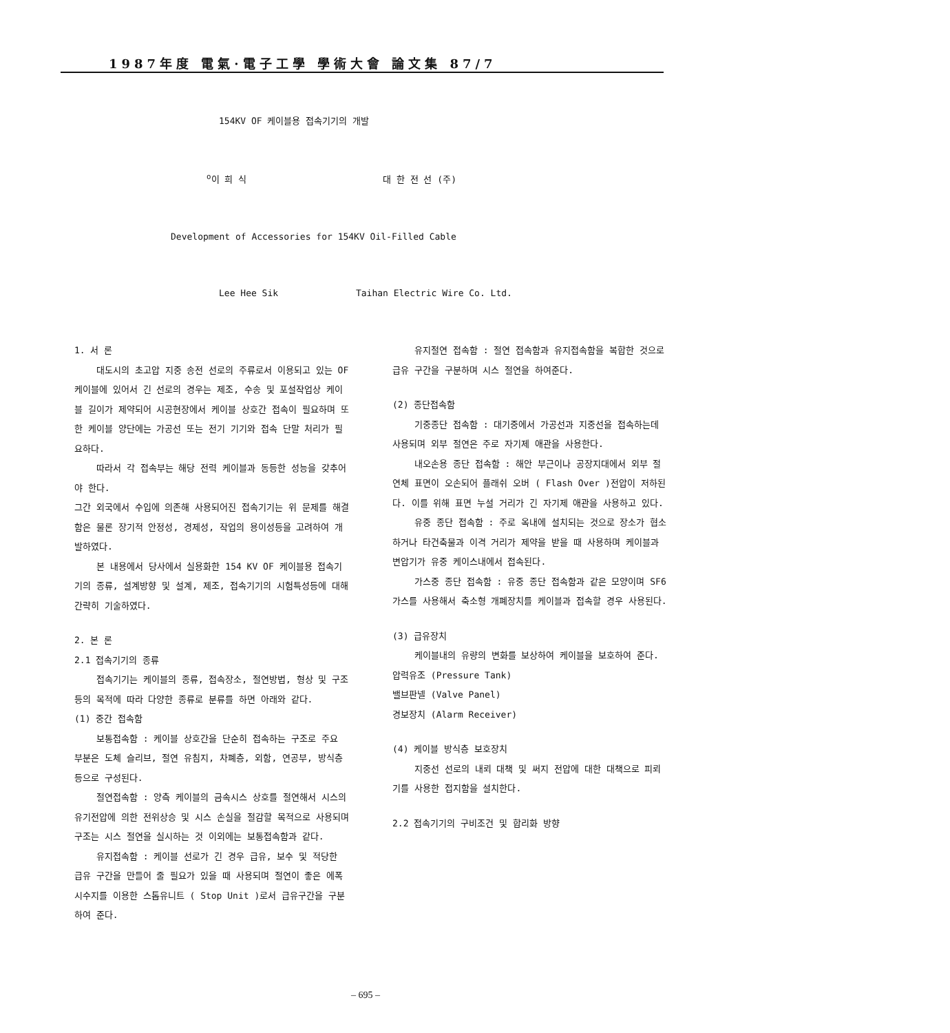1987年度 電氣·電子工學 學術大會 論文集 87/7
154KV OF 케이블용 접속기기의 개발
<sup>o</sup> 이 희 식 대 한 전 선 (주)
Development of Accessories for 154KV Oil-Filled Cable
Lee Hee Sik Taihan Electric Wire Co. Ltd.
1. 서 론
대도시의 초고압 지중 송전 선로의 주류로서 이용되고 있는 OF 케이블에 있어서 긴 선로의 경우는 제조, 수송 및 포설작업상 케이블 길이가 제약되어 시공현장에서 케이블 상호간 접속이 필요하며 또한 케이블 양단에는 가공선 또는 전기 기기와 접속 단말 처리가 필요하다.
따라서 각 접속부는 해당 전력 케이블과 동등한 성능을 갖추어야 한다.
그간 외국에서 수입에 의존해 사용되어진 접속기기는 위 문제를 해결함은 물론 장기적 안정성, 경제성, 작업의 용이성등을 고려하여 개발하였다.
본 내용에서 당사에서 실용화한 154 KV OF 케이블용 접속기기의 종류, 설계방향 및 설계, 제조, 접속기기의 시험특성등에 대해 간략히 기술하였다.
2. 본 론
2.1 접속기기의 종류
접속기기는 케이블의 종류, 접속장소, 절연방법, 형상 및 구조등의 목적에 따라 다양한 종류로 분류를 하면 아래와 같다.
(1) 중간 접속함
보통접속함 : 케이블 상호간을 단순히 접속하는 구조로 주요 부분은 도체 슬리브, 절연 유침지, 차폐층, 외함, 연공부, 방식층등으로 구성된다.
절연접속함 : 양측 케이블의 금속시스 상호를 절연해서 시스의 유기전압에 의한 전위상승 및 시스 손실을 절감할 목적으로 사용되며 구조는 시스 절연을 실시하는 것 이외에는 보통접속함과 같다.
유지접속함 : 케이블 선로가 긴 경우 급유, 보수 및 적당한 급유 구간을 만들어 줄 필요가 있을 때 사용되며 절연이 좋은 에폭시수지를 이용한 스톱유니트 ( Stop Unit )로서 급유구간을 구분하여 준다.
유지절연 접속함 : 절연 접속함과 유지접속함을 복합한 것으로 급유 구간을 구분하며 시스 절연을 하여준다.
(2) 종단접속함
기중종단 접속함 : 대기중에서 가공선과 지중선을 접속하는데 사용되며 외부 절연은 주로 자기제 애관을 사용한다.
내오손용 종단 접속함 : 해안 부근이나 공장지대에서 외부 절연체 표면이 오손되어 플래쉬 오버 ( Flash Over )전압이 저하된다. 이를 위해 표면 누설 거리가 긴 자기제 애관을 사용하고 있다.
유중 종단 접속함 : 주로 옥내에 설치되는 것으로 장소가 협소하거나 타건축물과 이격 거리가 제약을 받을 때 사용하며 케이블과 변압기가 유중 케이스내에서 접속된다.
가스중 종단 접속함 : 유중 종단 접속함과 같은 모양이며 SF6 가스를 사용해서 축소형 개폐장치를 케이블과 접속할 경우 사용된다.
(3) 급유장치
케이블내의 유량의 변화를 보상하여 케이블을 보호하여 준다.
압력유조 (Pressure Tank)
밸브판넬 (Valve Panel)
경보장치 (Alarm Receiver)
(4) 케이블 방식층 보호장치
지중선 선로의 내뢰 대책 및 써지 전압에 대한 대책으로 피뢰기를 사용한 접지함을 설치한다.
2.2 접속기기의 구비조건 및 합리화 방향
– 695 –